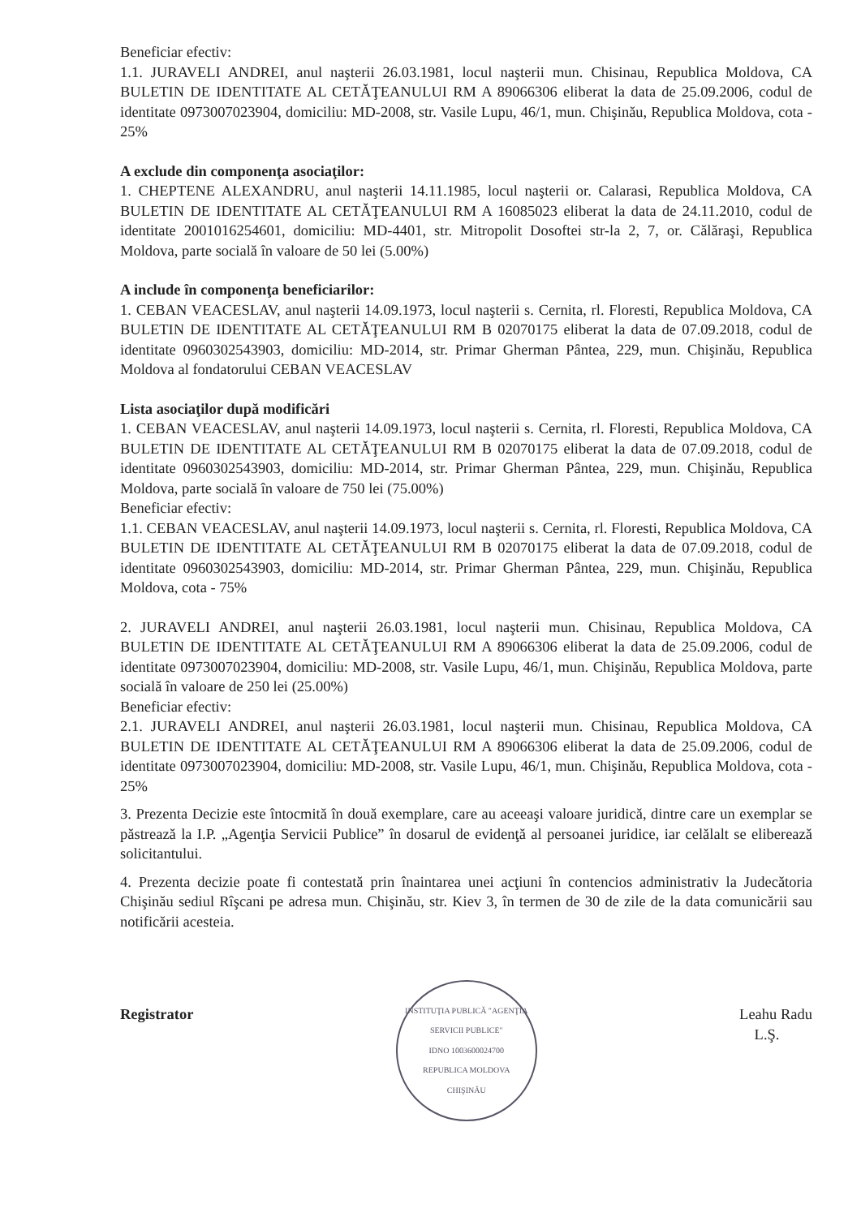Beneficiar efectiv:
1.1. JURAVELI ANDREI, anul naşterii 26.03.1981, locul naşterii mun. Chisinau, Republica Moldova, CA BULETIN DE IDENTITATE AL CETĂŢEANULUI RM A 89066306 eliberat la data de 25.09.2006, codul de identitate 0973007023904, domiciliu: MD-2008, str. Vasile Lupu, 46/1, mun. Chişinău, Republica Moldova, cota - 25%
A exclude din componenţa asociaţilor:
1. CHEPTENE ALEXANDRU, anul naşterii 14.11.1985, locul naşterii or. Calarasi, Republica Moldova, CA BULETIN DE IDENTITATE AL CETĂŢEANULUI RM A 16085023 eliberat la data de 24.11.2010, codul de identitate 2001016254601, domiciliu: MD-4401, str. Mitropolit Dosoftei str-la 2, 7, or. Călăraşi, Republica Moldova, parte socială în valoare de 50 lei (5.00%)
A include în componenţa beneficiarilor:
1. CEBAN VEACESLAV, anul naşterii 14.09.1973, locul naşterii s. Cernita, rl. Floresti, Republica Moldova, CA BULETIN DE IDENTITATE AL CETĂŢEANULUI RM B 02070175 eliberat la data de 07.09.2018, codul de identitate 0960302543903, domiciliu: MD-2014, str. Primar Gherman Pântea, 229, mun. Chişinău, Republica Moldova al fondatorului CEBAN VEACESLAV
Lista asociaţilor după modificări
1. CEBAN VEACESLAV, anul naşterii 14.09.1973, locul naşterii s. Cernita, rl. Floresti, Republica Moldova, CA BULETIN DE IDENTITATE AL CETĂŢEANULUI RM B 02070175 eliberat la data de 07.09.2018, codul de identitate 0960302543903, domiciliu: MD-2014, str. Primar Gherman Pântea, 229, mun. Chişinău, Republica Moldova, parte socială în valoare de 750 lei (75.00%)
Beneficiar efectiv:
1.1. CEBAN VEACESLAV, anul naşterii 14.09.1973, locul naşterii s. Cernita, rl. Floresti, Republica Moldova, CA BULETIN DE IDENTITATE AL CETĂŢEANULUI RM B 02070175 eliberat la data de 07.09.2018, codul de identitate 0960302543903, domiciliu: MD-2014, str. Primar Gherman Pântea, 229, mun. Chişinău, Republica Moldova, cota - 75%
2. JURAVELI ANDREI, anul naşterii 26.03.1981, locul naşterii mun. Chisinau, Republica Moldova, CA BULETIN DE IDENTITATE AL CETĂŢEANULUI RM A 89066306 eliberat la data de 25.09.2006, codul de identitate 0973007023904, domiciliu: MD-2008, str. Vasile Lupu, 46/1, mun. Chişinău, Republica Moldova, parte socială în valoare de 250 lei (25.00%)
Beneficiar efectiv:
2.1. JURAVELI ANDREI, anul naşterii 26.03.1981, locul naşterii mun. Chisinau, Republica Moldova, CA BULETIN DE IDENTITATE AL CETĂŢEANULUI RM A 89066306 eliberat la data de 25.09.2006, codul de identitate 0973007023904, domiciliu: MD-2008, str. Vasile Lupu, 46/1, mun. Chişinău, Republica Moldova, cota - 25%
3. Prezenta Decizie este întocmită în două exemplare, care au aceeaşi valoare juridică, dintre care un exemplar se păstrează la I.P. „Agenţia Servicii Publice” în dosarul de evidenţă al persoanei juridice, iar celălalt se eliberează solicitantului.
4. Prezenta decizie poate fi contestată prin înaintarea unei acţiuni în contencios administrativ la Judecătoria Chişinău sediul Rîşcani pe adresa mun. Chişinău, str. Kiev 3, în termen de 30 de zile de la data comunicării sau notificării acesteia.
Registrator
INSTITUŢIA PUBLICĂ "AGENŢIA SERVICII PUBLICE"
IDNO 1003600024700
REPUBLICA MOLDOVA
CHIŞINĂU
Leahu Radu
L.Ş.